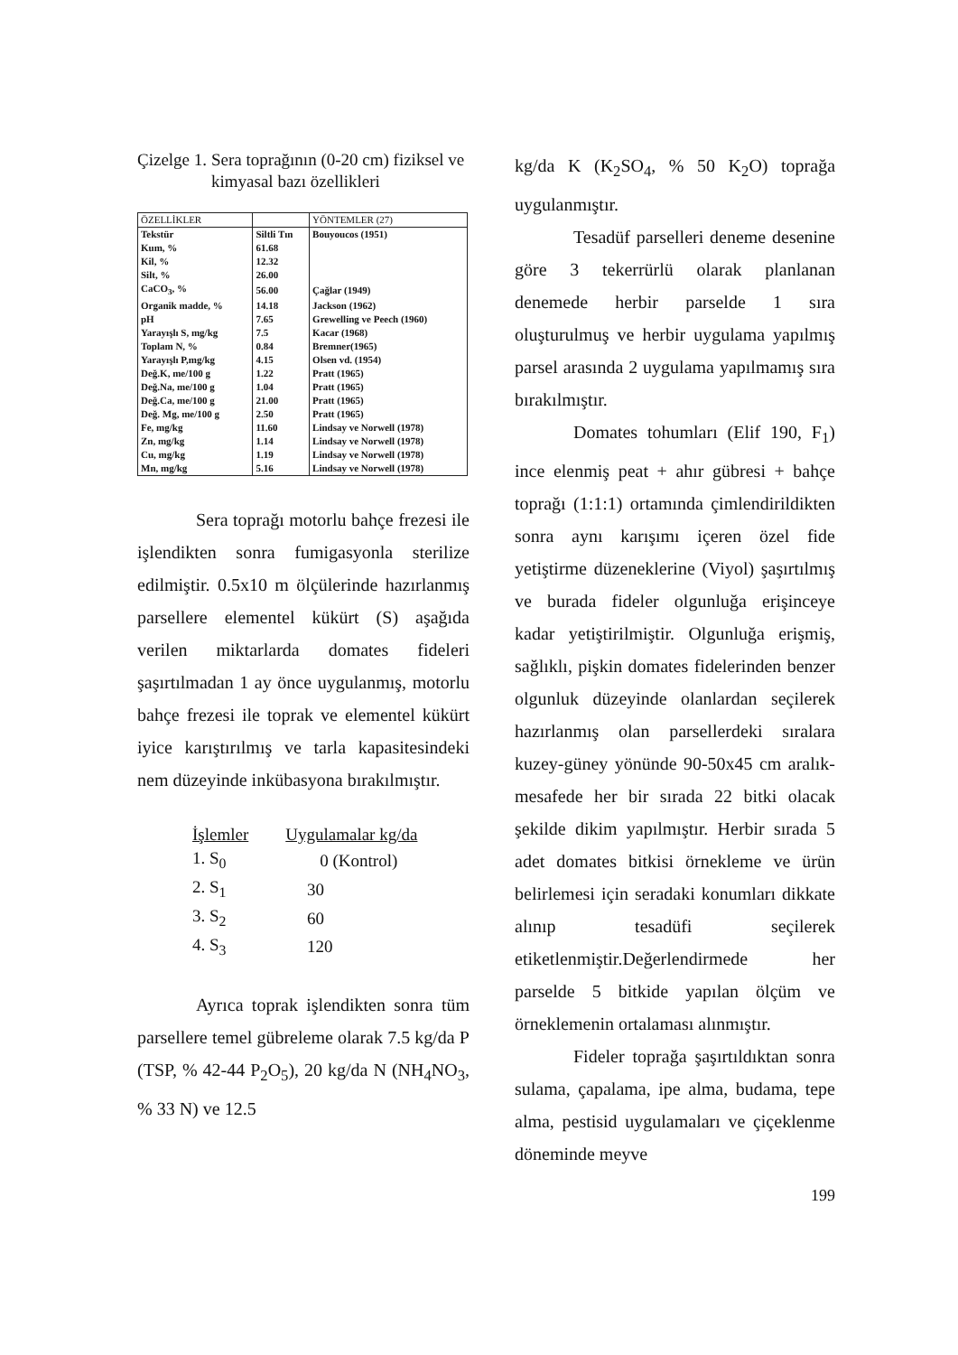Çizelge 1. Sera toprağının (0-20 cm) fiziksel ve kimyasal bazı özellikleri
| ÖZELLİKLER | | YÖNTEMLER (27) |
| --- | --- | --- |
| Tekstür | Siltli Tın | Bouyoucos (1951) |
| Kum, % | 61.68 | |
| Kil, % | 12.32 | |
| Silt, % | 26.00 | |
| CaCO<sub>3</sub>, % | 56.00 | Çağlar (1949) |
| Organik madde, % | 14.18 | Jackson (1962) |
| pH | 7.65 | Grewelling ve Peech (1960) |
| Yarayışlı S, mg/kg | 7.5 | Kacar (1968) |
| Toplam N, % | 0.84 | Bremner(1965) |
| Yarayışlı P,mg/kg | 4.15 | Olsen vd. (1954) |
| Değ.K, me/100 g | 1.22 | Pratt (1965) |
| Değ.Na, me/100 g | 1.04 | Pratt (1965) |
| Değ.Ca, me/100 g | 21.00 | Pratt (1965) |
| Değ. Mg, me/100 g | 2.50 | Pratt (1965) |
| Fe, mg/kg | 11.60 | Lindsay ve Norwell (1978) |
| Zn, mg/kg | 1.14 | Lindsay ve Norwell (1978) |
| Cu, mg/kg | 1.19 | Lindsay ve Norwell (1978) |
| Mn, mg/kg | 5.16 | Lindsay ve Norwell (1978) |
Sera toprağı motorlu bahçe frezesi ile işlendikten sonra fumigasyonla sterilize edilmiştir. 0.5x10 m ölçülerinde hazırlanmış parsellere elementel kükürt (S) aşağıda verilen miktarlarda domates fideleri şaşırtılmadan 1 ay önce uygulanmış, motorlu bahçe frezesi ile toprak ve elementel kükürt iyice karıştırılmış ve tarla kapasitesindeki nem düzeyinde inkübasyona bırakılmıştır.
| İşlemler | Uygulamalar kg/da |
| --- | --- |
| 1. S<sub>0</sub> | 0 (Kontrol) |
| 2. S<sub>1</sub> | 30 |
| 3. S<sub>2</sub> | 60 |
| 4. S<sub>3</sub> | 120 |
Ayrıca toprak işlendikten sonra tüm parsellere temel gübreleme olarak 7.5 kg/da P (TSP, % 42-44 P<sub>2</sub>O<sub>5</sub>), 20 kg/da N (NH<sub>4</sub>NO<sub>3</sub>, % 33 N) ve 12.5
kg/da K (K<sub>2</sub>SO<sub>4</sub>, % 50 K<sub>2</sub>O) toprağa uygulanmıştır.
Tesadüf parselleri deneme desenine göre 3 tekerrürlü olarak planlanan denemede herbir parselde 1 sıra oluşturulmuş ve herbir uygulama yapılmış parsel arasında 2 uygulama yapılmamış sıra bırakılmıştır.
Domates tohumları (Elif 190, F<sub>1</sub>) ince elenmiş peat + ahır gübresi + bahçe toprağı (1:1:1) ortamında çimlendirildikten sonra aynı karışımı içeren özel fide yetiştirme düzeneklerine (Viyol) şaşırtılmış ve burada fideler olgunluğa erişinceye kadar yetiştirilmiştir. Olgunluğa erişmiş, sağlıklı, pişkin domates fidelerinden benzer olgunluk düzeyinde olanlardan seçilerek hazırlanmış olan parsellerdeki sıralara kuzey-güney yönünde 90-50x45 cm aralık-mesafede her bir sırada 22 bitki olacak şekilde dikim yapılmıştır. Herbir sırada 5 adet domates bitkisi örnekleme ve ürün belirlemesi için seradaki konumları dikkate alınıp tesadüfi seçilerek etiketlenmiştir.Değerlendirmede her parselde 5 bitkide yapılan ölçüm ve örneklemenin ortalaması alınmıştır.
Fideler toprağa şaşırtıldıktan sonra sulama, çapalama, ipe alma, budama, tepe alma, pestisid uygulamaları ve çiçeklenme döneminde meyve
199